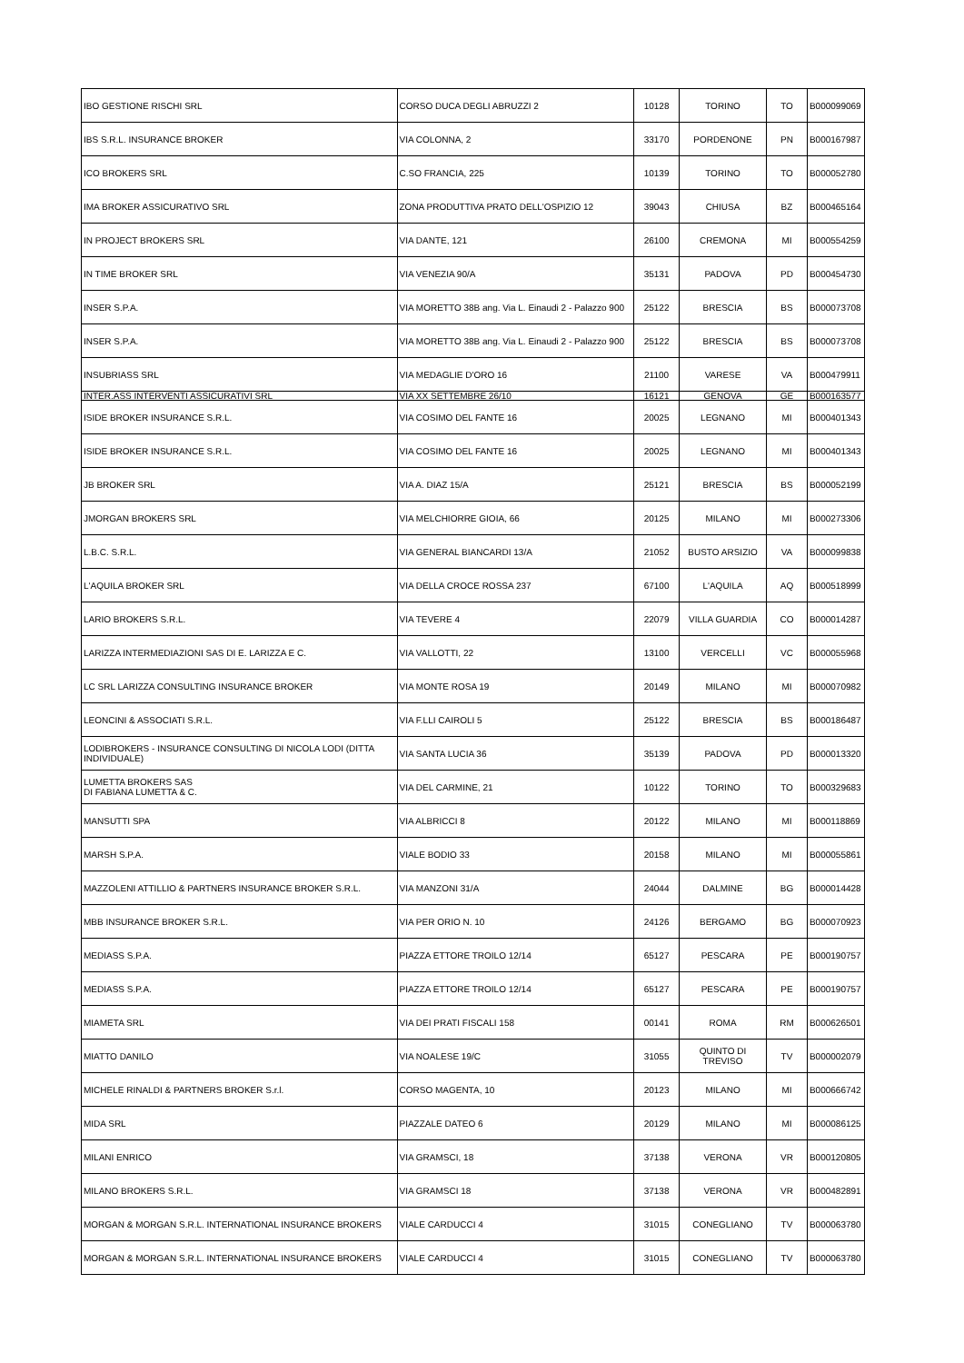| IBO GESTIONE RISCHI SRL | CORSO DUCA DEGLI ABRUZZI 2 | 10128 | TORINO | TO | B000099069 |
| IBS S.R.L. INSURANCE BROKER | VIA COLONNA, 2 | 33170 | PORDENONE | PN | B000167987 |
| ICO BROKERS SRL | C.SO FRANCIA, 225 | 10139 | TORINO | TO | B000052780 |
| IMA BROKER ASSICURATIVO SRL | ZONA PRODUTTIVA PRATO DELL'OSPIZIO 12 | 39043 | CHIUSA | BZ | B000465164 |
| IN PROJECT BROKERS SRL | VIA DANTE, 121 | 26100 | CREMONA | MI | B000554259 |
| IN TIME BROKER SRL | VIA VENEZIA 90/A | 35131 | PADOVA | PD | B000454730 |
| INSER S.P.A. | VIA MORETTO 38B ang. Via L. Einaudi 2 - Palazzo 900 | 25122 | BRESCIA | BS | B000073708 |
| INSER S.P.A. | VIA MORETTO 38B ang. Via L. Einaudi 2 - Palazzo 900 | 25122 | BRESCIA | BS | B000073708 |
| INSUBRIASS SRL | VIA MEDAGLIE D'ORO 16 | 21100 | VARESE | VA | B000479911 |
| INTER.ASS INTERVENTI ASSICURATIVI SRL | VIA XX SETTEMBRE 26/10 | 16121 | GENOVA | GE | B000163577 |
| ISIDE BROKER INSURANCE S.R.L. | VIA COSIMO DEL FANTE 16 | 20025 | LEGNANO | MI | B000401343 |
| ISIDE BROKER INSURANCE S.R.L. | VIA COSIMO DEL FANTE 16 | 20025 | LEGNANO | MI | B000401343 |
| JB BROKER SRL | VIA A. DIAZ 15/A | 25121 | BRESCIA | BS | B000052199 |
| JMORGAN BROKERS SRL | VIA MELCHIORRE GIOIA, 66 | 20125 | MILANO | MI | B000273306 |
| L.B.C. S.R.L. | VIA GENERAL BIANCARDI 13/A | 21052 | BUSTO ARSIZIO | VA | B000099838 |
| L'AQUILA BROKER SRL | VIA DELLA CROCE ROSSA 237 | 67100 | L'AQUILA | AQ | B000518999 |
| LARIO BROKERS S.R.L. | VIA TEVERE 4 | 22079 | VILLA GUARDIA | CO | B000014287 |
| LARIZZA INTERMEDIAZIONI SAS DI E. LARIZZA E C. | VIA VALLOTTI, 22 | 13100 | VERCELLI | VC | B000055968 |
| LC SRL LARIZZA CONSULTING INSURANCE BROKER | VIA MONTE ROSA 19 | 20149 | MILANO | MI | B000070982 |
| LEONCINI & ASSOCIATI S.R.L. | VIA F.LLI CAIROLI 5 | 25122 | BRESCIA | BS | B000186487 |
| LODIBROKERS - INSURANCE CONSULTING DI NICOLA LODI (DITTA INDIVIDUALE) | VIA SANTA LUCIA 36 | 35139 | PADOVA | PD | B000013320 |
| LUMETTA BROKERS SAS DI FABIANA LUMETTA & C. | VIA DEL CARMINE, 21 | 10122 | TORINO | TO | B000329683 |
| MANSUTTI SPA | VIA ALBRICCI 8 | 20122 | MILANO | MI | B000118869 |
| MARSH S.P.A. | VIALE BODIO 33 | 20158 | MILANO | MI | B000055861 |
| MAZZOLENI ATTILLIO & PARTNERS INSURANCE BROKER S.R.L. | VIA MANZONI 31/A | 24044 | DALMINE | BG | B000014428 |
| MBB INSURANCE BROKER S.R.L. | VIA PER ORIO N. 10 | 24126 | BERGAMO | BG | B000070923 |
| MEDIASS S.P.A. | PIAZZA ETTORE TROILO 12/14 | 65127 | PESCARA | PE | B000190757 |
| MEDIASS S.P.A. | PIAZZA ETTORE TROILO 12/14 | 65127 | PESCARA | PE | B000190757 |
| MIAMETA SRL | VIA DEI PRATI FISCALI 158 | 00141 | ROMA | RM | B000626501 |
| MIATTO DANILO | VIA NOALESE 19/C | 31055 | QUINTO DI TREVISO | TV | B000002079 |
| MICHELE RINALDI & PARTNERS BROKER S.r.l. | CORSO MAGENTA, 10 | 20123 | MILANO | MI | B000666742 |
| MIDA SRL | PIAZZALE DATEO 6 | 20129 | MILANO | MI | B000086125 |
| MILANI ENRICO | VIA GRAMSCI, 18 | 37138 | VERONA | VR | B000120805 |
| MILANO BROKERS S.R.L. | VIA GRAMSCI 18 | 37138 | VERONA | VR | B000482891 |
| MORGAN & MORGAN S.R.L. INTERNATIONAL INSURANCE BROKERS | VIALE CARDUCCI 4 | 31015 | CONEGLIANO | TV | B000063780 |
| MORGAN & MORGAN S.R.L. INTERNATIONAL INSURANCE BROKERS | VIALE CARDUCCI 4 | 31015 | CONEGLIANO | TV | B000063780 |